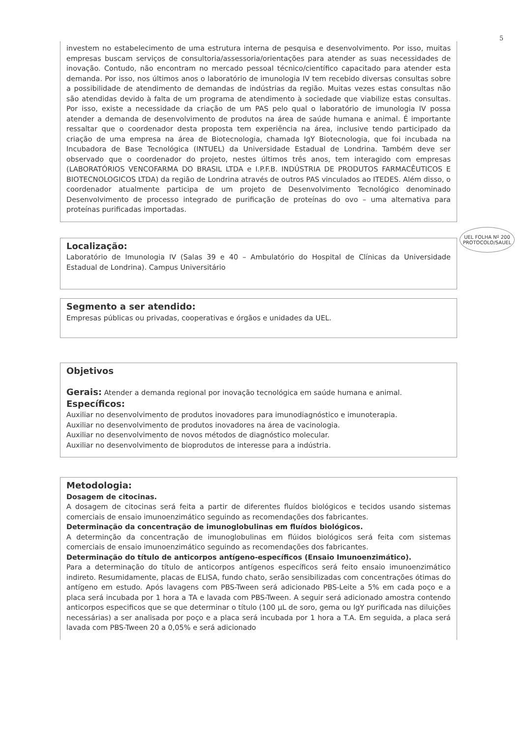5
investem no estabelecimento de uma estrutura interna de pesquisa e desenvolvimento. Por isso, muitas empresas buscam serviços de consultoria/assessoria/orientações para atender as suas necessidades de inovação. Contudo, não encontram no mercado pessoal técnico/científico capacitado para atender esta demanda. Por isso, nos últimos anos o laboratório de imunologia IV tem recebido diversas consultas sobre a possibilidade de atendimento de demandas de indústrias da região. Muitas vezes estas consultas não são atendidas devido à falta de um programa de atendimento à sociedade que viabilize estas consultas. Por isso, existe a necessidade da criação de um PAS pelo qual o laboratório de imunologia IV possa atender a demanda de desenvolvimento de produtos na área de saúde humana e animal. É importante ressaltar que o coordenador desta proposta tem experiência na área, inclusive tendo participado da criação de uma empresa na área de Biotecnologia, chamada IgY Biotecnologia, que foi incubada na Incubadora de Base Tecnológica (INTUEL) da Universidade Estadual de Londrina. Também deve ser observado que o coordenador do projeto, nestes últimos três anos, tem interagido com empresas (LABORATÓRIOS VENCOFARMA DO BRASIL LTDA e I.P.F.B. INDÚSTRIA DE PRODUTOS FARMACÊUTICOS E BIOTECNOLOGICOS LTDA) da região de Londrina através de outros PAS vinculados ao ITEDES. Além disso, o coordenador atualmente participa de um projeto de Desenvolvimento Tecnológico denominado Desenvolvimento de processo integrado de purificação de proteínas do ovo – uma alternativa para proteínas purificadas importadas.
UEL FOLHA Nº 200 PROTOCOLO/SAUEL
Localização:
Laboratório de Imunologia IV (Salas 39 e 40 – Ambulatório do Hospital de Clínicas da Universidade Estadual de Londrina). Campus Universitário
Segmento a ser atendido:
Empresas públicas ou privadas, cooperativas e órgãos e unidades da UEL.
Objetivos
Gerais: Atender a demanda regional por inovação tecnológica em saúde humana e animal.
Específicos:
Auxiliar no desenvolvimento de produtos inovadores para imunodiagnóstico e imunoterapia.
Auxiliar no desenvolvimento de produtos inovadores na área de vacinologia.
Auxiliar no desenvolvimento de novos métodos de diagnóstico molecular.
Auxiliar no desenvolvimento de bioprodutos de interesse para a indústria.
Metodologia:
Dosagem de citocinas.
A dosagem de citocinas será feita a partir de diferentes fluídos biológicos e tecidos usando sistemas comerciais de ensaio imunoenzimático seguindo as recomendações dos fabricantes.
Determinação da concentração de imunoglobulinas em fluídos biológicos.
A determinção da concentração de imunoglobulinas em flúidos biológicos será feita com sistemas comerciais de ensaio imunoenzimático seguindo as recomendações dos fabricantes.
Determinação do título de anticorpos antígeno-específicos (Ensaio Imunoenzimático).
Para a determinação do título de anticorpos antígenos específicos será feito ensaio imunoenzimático indireto. Resumidamente, placas de ELISA, fundo chato, serão sensibilizadas com concentrações ótimas do antígeno em estudo. Após lavagens com PBS-Tween será adicionado PBS-Leite a 5% em cada poço e a placa será incubada por 1 hora a TA e lavada com PBS-Tween. A seguir será adicionado amostra contendo anticorpos especificos que se que determinar o título (100 µL de soro, gema ou IgY purificada nas diluições necessárias) a ser analisada por poço e a placa será incubada por 1 hora a T.A. Em seguida, a placa será lavada com PBS-Tween 20 a 0,05% e será adicionado